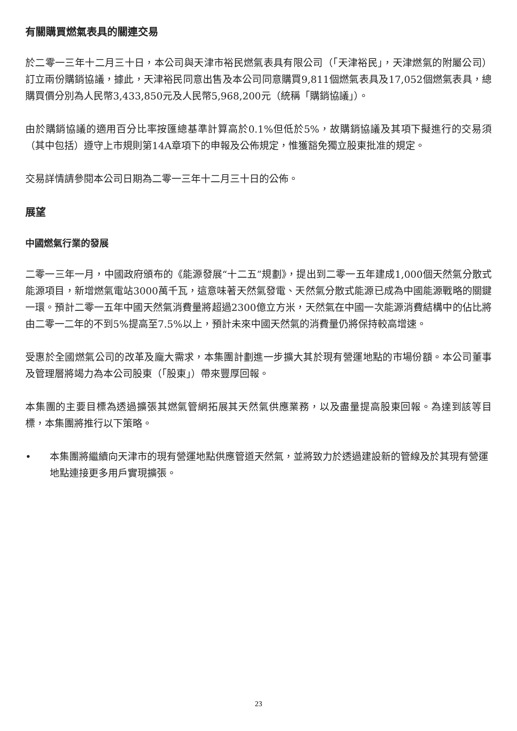有關購買燃氣表具的關連交易
於二零一三年十二月三十日，本公司與天津市裕民燃氣表具有限公司（「天津裕民」，天津燃氣的附屬公司）訂立兩份購銷協議，據此，天津裕民同意出售及本公司同意購買9,811個燃氣表具及17,052個燃氣表具，總購買價分別為人民幣3,433,850元及人民幣5,968,200元（統稱「購銷協議」）。
由於購銷協議的適用百分比率按匯總基準計算高於0.1%但低於5%，故購銷協議及其項下擬進行的交易須（其中包括）遵守上市規則第14A章項下的申報及公佈規定，惟獲豁免獨立股東批准的規定。
交易詳情請參閱本公司日期為二零一三年十二月三十日的公佈。
展望
中國燃氣行業的發展
二零一三年一月，中國政府頒布的《能源發展“十二五”規劃》，提出到二零一五年建成1,000個天然氣分散式能源項目，新增燃氣電站3000萬千瓦，這意味著天然氣發電、天然氣分散式能源已成為中國能源戰略的關鍵一環。預計二零一五年中國天然氣消費量將超過2300億立方米，天然氣在中國一次能源消費結構中的佔比將由二零一二年的不到5%提高至7.5%以上，預計未來中國天然氣的消費量仍將保持較高增速。
受惠於全國燃氣公司的改革及龐大需求，本集團計劃進一步擴大其於現有營運地點的市場份額。本公司董事及管理層將竭力為本公司股東（「股東」）帶來豐厚回報。
本集團的主要目標為透過擴張其燃氣管網拓展其天然氣供應業務，以及盡量提高股東回報。為達到該等目標，本集團將推行以下策略。
• 本集團將繼續向天津市的現有營運地點供應管道天然氣，並將致力於透過建設新的管線及於其現有營運地點連接更多用戶實現擴張。
23